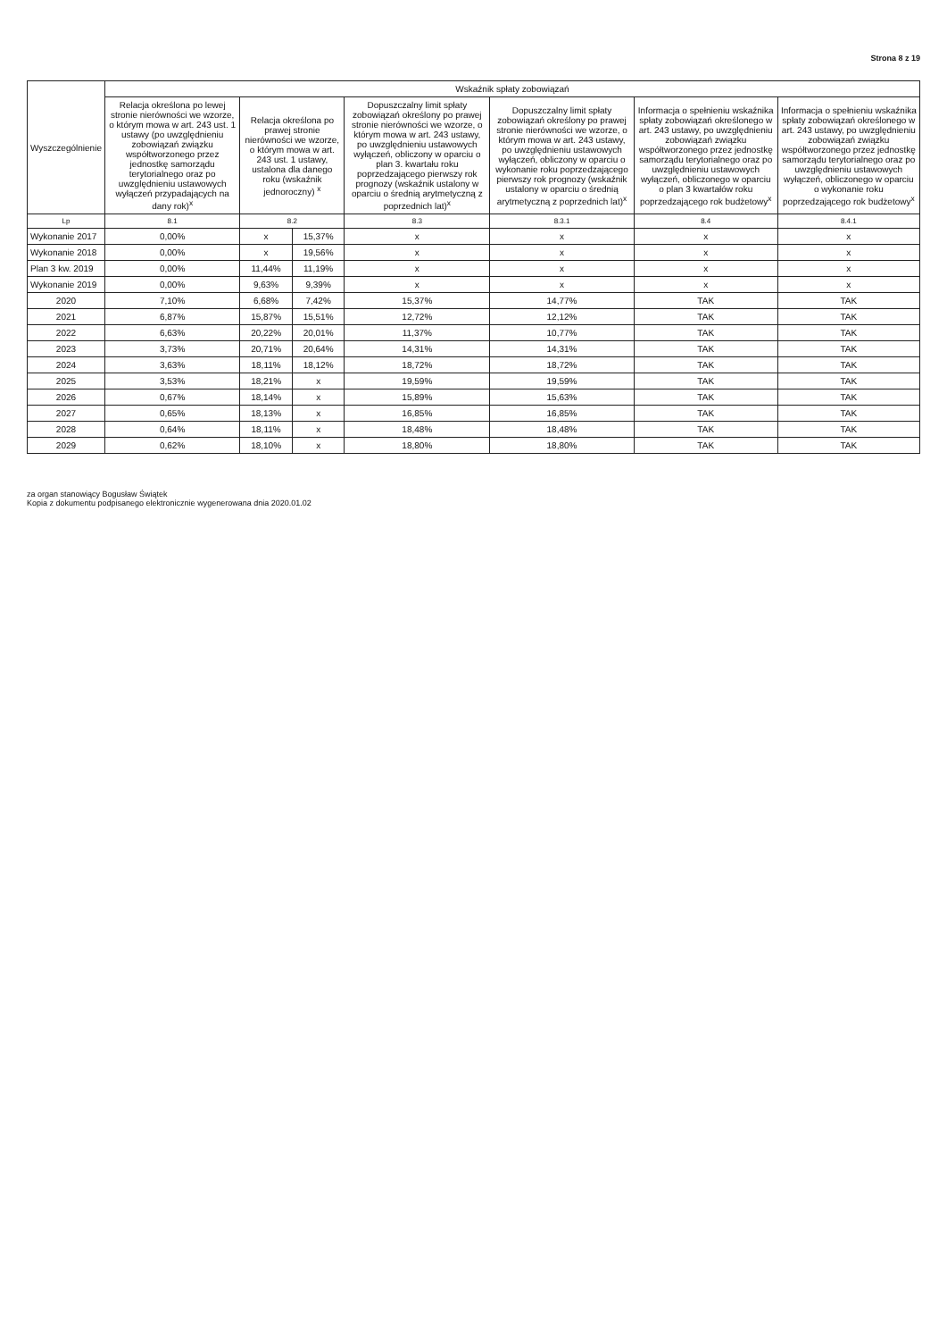Strona 8 z 19
| Wyszczególnienie | Wskaźnik spłaty zobowiązań | | | | | | |
| --- | --- | --- | --- | --- | --- | --- | --- |
| | Relacja określona po lewej stronie nierówności we wzorze, o którym mowa w art. 243 ust. 1 ustawy (po uwzględnieniu zobowiązań związku współtworzonego przez jednostkę samorządu terytorialnego oraz po uwzględnieniu ustawowych wyłączeń przypadających na dany rok)<sup>x</sup> | Relacja określona po prawej stronie nierówności we wzorze, o którym mowa w art. 243 ust. 1 ustawy, ustalona dla danego roku (wskaźnik jednoroczny) <sup>x</sup> | | Dopuszczalny limit spłaty zobowiązań określony po prawej stronie nierówności we wzorze, o którym mowa w art. 243 ustawy, po uwzględnieniu ustawowych wyłączeń, obliczony w oparciu o plan 3. kwartału roku poprzedzającego pierwszy rok prognozy (wskaźnik ustalony w oparciu o średnią arytmetyczną z poprzednich lat)<sup>x</sup> | Dopuszczalny limit spłaty zobowiązań określony po prawej stronie nierówności we wzorze, o którym mowa w art. 243 ustawy, po uwzględnieniu ustawowych wyłączeń, obliczony w oparciu o wykonanie roku poprzedzającego pierwszy rok prognozy (wskaźnik ustalony w oparciu o średnią arytmetyczną z poprzednich lat)<sup>x</sup> | Informacja o spełnieniu wskaźnika spłaty zobowiązań określonego w art. 243 ustawy, po uwzględnieniu zobowiązań związku współtworzonego przez jednostkę samorządu terytorialnego oraz po uwzględnieniu ustawowych wyłączeń, obliczonego w oparciu o plan 3 kwartałów roku poprzedzającego rok budżetowy<sup>x</sup> | Informacja o spełnieniu wskaźnika spłaty zobowiązań określonego w art. 243 ustawy, po uwzględnieniu zobowiązań związku współtworzonego przez jednostkę samorządu terytorialnego oraz po uwzględnieniu ustawowych wyłączeń, obliczonego w oparciu o wykonanie roku poprzedzającego rok budżetowy<sup>x</sup> |
| Lp | 8.1 | 8.2 | | 8.3 | 8.3.1 | 8.4 | 8.4.1 |
| Wykonanie 2017 | 0,00% | x | 15,37% | x | x | x | x |
| Wykonanie 2018 | 0,00% | x | 19,56% | x | x | x | x |
| Plan 3 kw. 2019 | 0,00% | 11,44% | 11,19% | x | x | x | x |
| Wykonanie 2019 | 0,00% | 9,63% | 9,39% | x | x | x | x |
| 2020 | 7,10% | 6,68% | 7,42% | 15,37% | 14,77% | TAK | TAK |
| 2021 | 6,87% | 15,87% | 15,51% | 12,72% | 12,12% | TAK | TAK |
| 2022 | 6,63% | 20,22% | 20,01% | 11,37% | 10,77% | TAK | TAK |
| 2023 | 3,73% | 20,71% | 20,64% | 14,31% | 14,31% | TAK | TAK |
| 2024 | 3,63% | 18,11% | 18,12% | 18,72% | 18,72% | TAK | TAK |
| 2025 | 3,53% | 18,21% | x | 19,59% | 19,59% | TAK | TAK |
| 2026 | 0,67% | 18,14% | x | 15,89% | 15,63% | TAK | TAK |
| 2027 | 0,65% | 18,13% | x | 16,85% | 16,85% | TAK | TAK |
| 2028 | 0,64% | 18,11% | x | 18,48% | 18,48% | TAK | TAK |
| 2029 | 0,62% | 18,10% | x | 18,80% | 18,80% | TAK | TAK |
za organ stanowiący Bogusław Świątek
Kopia z dokumentu podpisanego elektronicznie wygenerowana dnia 2020.01.02